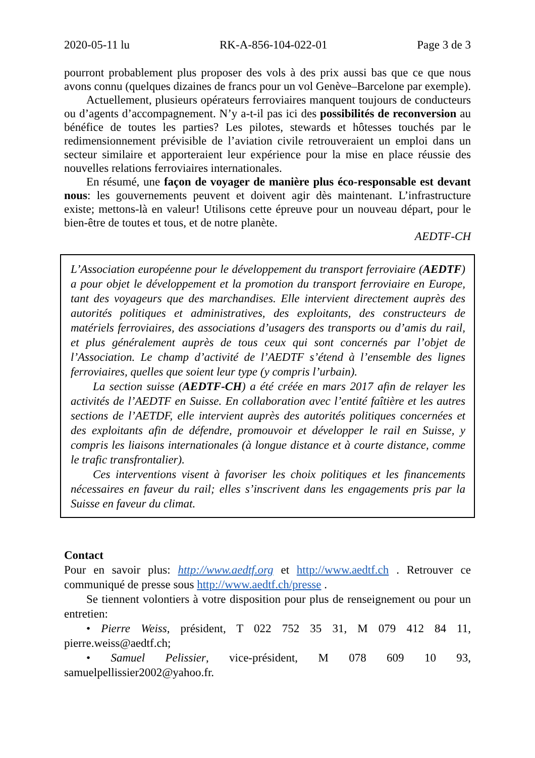2020-05-11 lu RK-A-856-104-022-01 Page 3 de 3
pourront probablement plus proposer des vols à des prix aussi bas que ce que nous avons connu (quelques dizaines de francs pour un vol Genève–Barcelone par exemple).
Actuellement, plusieurs opérateurs ferroviaires manquent toujours de conducteurs ou d’agents d’accompagnement. N’y a-t-il pas ici des possibilités de reconversion au bénéfice de toutes les parties? Les pilotes, stewards et hôtesses touchés par le redimensionnement prévisible de l’aviation civile retrouveraient un emploi dans un secteur similaire et apporteraient leur expérience pour la mise en place réussie des nouvelles relations ferroviaires internationales.
En résumé, une façon de voyager de manière plus éco-responsable est devant nous: les gouvernements peuvent et doivent agir dès maintenant. L’infrastructure existe; mettons-là en valeur! Utilisons cette épreuve pour un nouveau départ, pour le bien-être de toutes et tous, et de notre planète.
AEDTF-CH
L’Association européenne pour le développement du transport ferroviaire (AEDTF) a pour objet le développement et la promotion du transport ferroviaire en Europe, tant des voyageurs que des marchandises. Elle intervient directement auprès des autorités politiques et administratives, des exploitants, des constructeurs de matériels ferroviaires, des associations d’usagers des transports ou d’amis du rail, et plus généralement auprès de tous ceux qui sont concernés par l’objet de l’Association. Le champ d’activité de l’AEDTF s’étend à l’ensemble des lignes ferroviaires, quelles que soient leur type (y compris l’urbain).
La section suisse (AEDTF-CH) a été créée en mars 2017 afin de relayer les activités de l’AEDTF en Suisse. En collaboration avec l’entité faîtière et les autres sections de l’AETDF, elle intervient auprès des autorités politiques concernées et des exploitants afin de défendre, promouvoir et développer le rail en Suisse, y compris les liaisons internationales (à longue distance et à courte distance, comme le trafic transfrontalier).
Ces interventions visent à favoriser les choix politiques et les financements nécessaires en faveur du rail; elles s’inscrivent dans les engagements pris par la Suisse en faveur du climat.
Contact
Pour en savoir plus: http://www.aedtf.org et http://www.aedtf.ch . Retrouver ce communiqué de presse sous http://www.aedtf.ch/presse .
Se tiennent volontiers à votre disposition pour plus de renseignement ou pour un entretien:
• Pierre Weiss, président, T 022 752 35 31, M 079 412 84 11, pierre.weiss@aedtf.ch;
• Samuel Pelissier, vice-président, M 078 609 10 93, samuelpellissier2002@yahoo.fr.